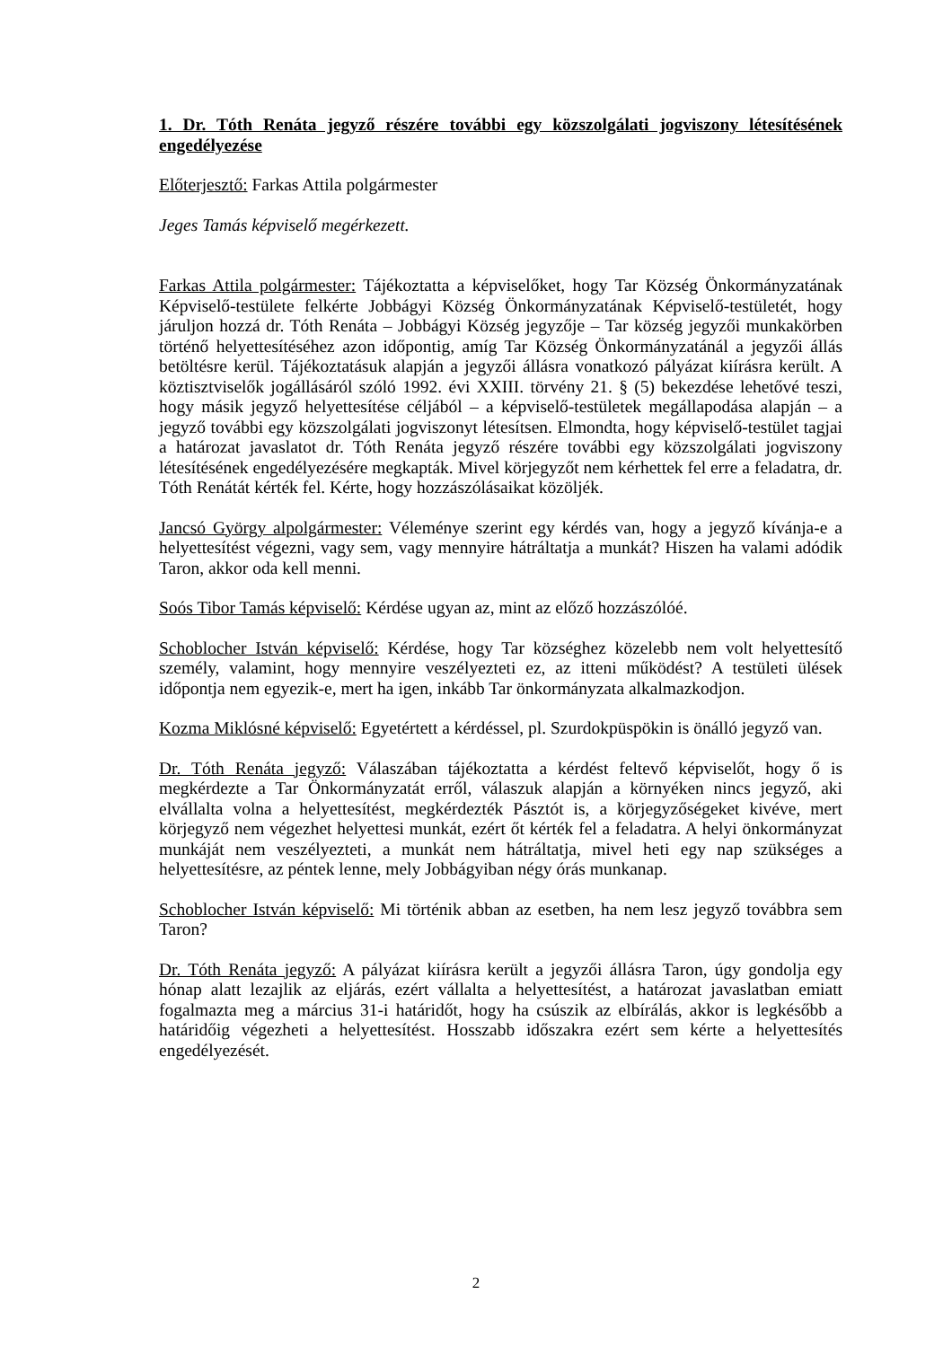1. Dr. Tóth Renáta jegyző részére további egy közszolgálati jogviszony létesítésének engedélyezése
Előterjesztő: Farkas Attila polgármester
Jeges Tamás képviselő megérkezett.
Farkas Attila polgármester: Tájékoztatta a képviselőket, hogy Tar Község Önkormányzatának Képviselő-testülete felkérte Jobbágyi Község Önkormányzatának Képviselő-testületét, hogy járuljon hozzá dr. Tóth Renáta – Jobbágyi Község jegyzője – Tar község jegyzői munkakörben történő helyettesítéséhez azon időpontig, amíg Tar Község Önkormányzatánál a jegyzői állás betöltésre kerül. Tájékoztatásuk alapján a jegyzői állásra vonatkozó pályázat kiírásra került. A köztisztviselők jogállásáról szóló 1992. évi XXIII. törvény 21. § (5) bekezdése lehetővé teszi, hogy másik jegyző helyettesítése céljából – a képviselő-testületek megállapodása alapján – a jegyző további egy közszolgálati jogviszonyt létesítsen. Elmondta, hogy képviselő-testület tagjai a határozat javaslatot dr. Tóth Renáta jegyző részére további egy közszolgálati jogviszony létesítésének engedélyezésére megkapták. Mivel körjegyzőt nem kérhettek fel erre a feladatra, dr. Tóth Renátát kérték fel. Kérte, hogy hozzászólásaikat közöljék.
Jancsó György alpolgármester: Véleménye szerint egy kérdés van, hogy a jegyző kívánja-e a helyettesítést végezni, vagy sem, vagy mennyire hátráltatja a munkát? Hiszen ha valami adódik Taron, akkor oda kell menni.
Soós Tibor Tamás képviselő: Kérdése ugyan az, mint az előző hozzászólóé.
Schoblocher István képviselő: Kérdése, hogy Tar községhez közelebb nem volt helyettesítő személy, valamint, hogy mennyire veszélyezteti ez, az itteni működést? A testületi ülések időpontja nem egyezik-e, mert ha igen, inkább Tar önkormányzata alkalmazkodjon.
Kozma Miklósné képviselő: Egyetértett a kérdéssel, pl. Szurdokpüspökin is önálló jegyző van.
Dr. Tóth Renáta jegyző: Válaszában tájékoztatta a kérdést feltevő képviselőt, hogy ő is megkérdezte a Tar Önkormányzatát erről, válaszuk alapján a környéken nincs jegyző, aki elvállalta volna a helyettesítést, megkérdezték Pásztót is, a körjegyzőségeket kivéve, mert körjegyző nem végezhet helyettesi munkát, ezért őt kérték fel a feladatra. A helyi önkormányzat munkáját nem veszélyezteti, a munkát nem hátráltatja, mivel heti egy nap szükséges a helyettesítésre, az péntek lenne, mely Jobbágyiban négy órás munkanap.
Schoblocher István képviselő: Mi történik abban az esetben, ha nem lesz jegyző továbbra sem Taron?
Dr. Tóth Renáta jegyző: A pályázat kiírásra került a jegyzői állásra Taron, úgy gondolja egy hónap alatt lezajlik az eljárás, ezért vállalta a helyettesítést, a határozat javaslatban emiatt fogalmazta meg a március 31-i határidőt, hogy ha csúszik az elbírálás, akkor is legkésőbb a határidőig végezheti a helyettesítést. Hosszabb időszakra ezért sem kérte a helyettesítés engedélyezését.
2